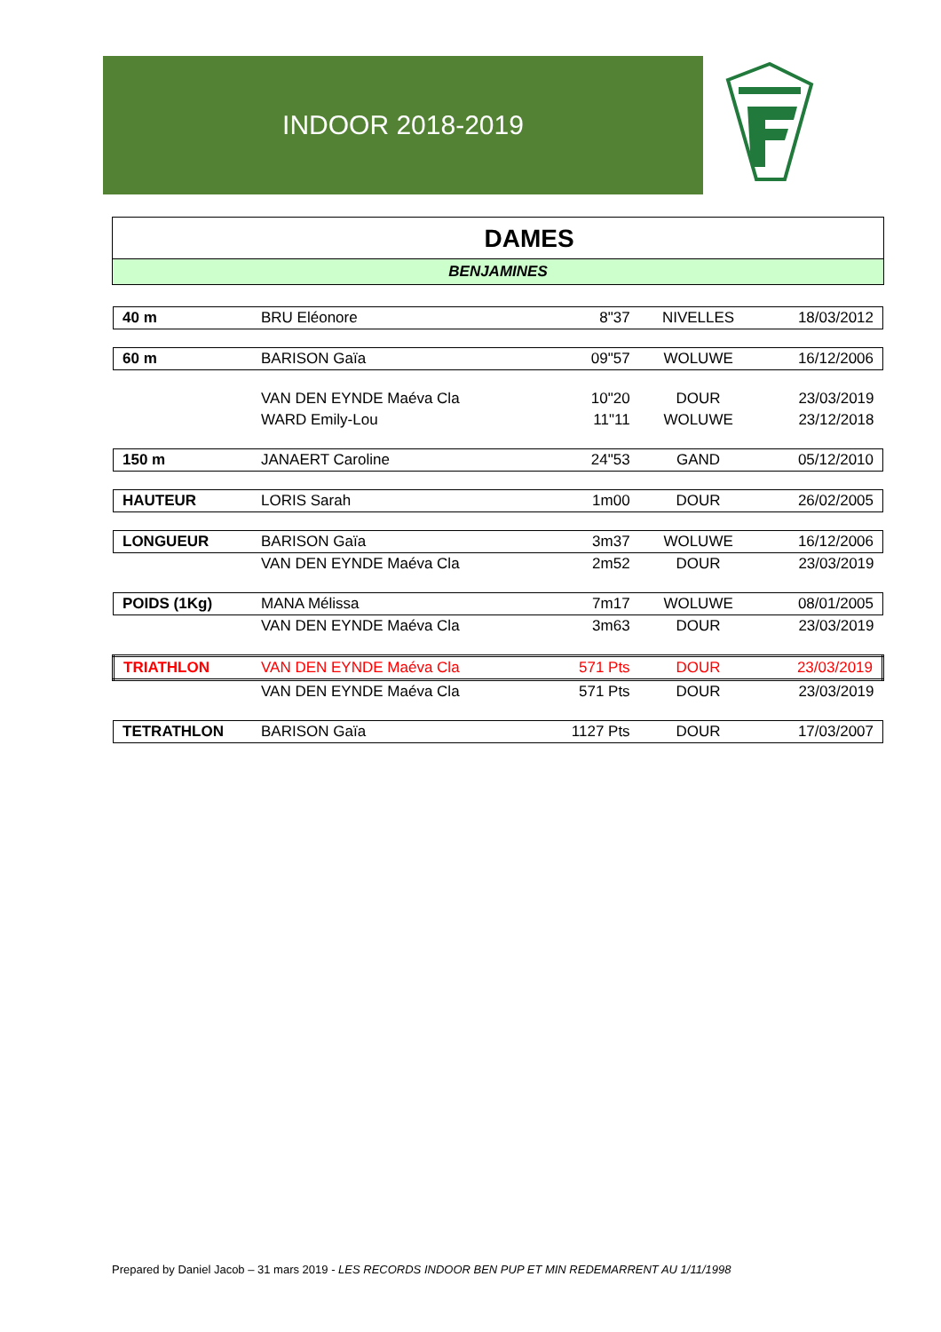INDOOR 2018-2019
DAMES
BENJAMINES
| 40 m | BRU Eléonore | 8"37 | NIVELLES | 18/03/2012 |
| 60 m | BARISON Gaïa | 09"57 | WOLUWE | 16/12/2006 |
| | VAN DEN EYNDE Maéva Cla | 10"20 | DOUR | 23/03/2019 |
| | WARD Emily-Lou | 11"11 | WOLUWE | 23/12/2018 |
| 150 m | JANAERT Caroline | 24"53 | GAND | 05/12/2010 |
| HAUTEUR | LORIS Sarah | 1m00 | DOUR | 26/02/2005 |
| LONGUEUR | BARISON Gaïa | 3m37 | WOLUWE | 16/12/2006 |
| | VAN DEN EYNDE Maéva Cla | 2m52 | DOUR | 23/03/2019 |
| POIDS (1Kg) | MANA Mélissa | 7m17 | WOLUWE | 08/01/2005 |
| | VAN DEN EYNDE Maéva Cla | 3m63 | DOUR | 23/03/2019 |
| TRIATHLON | VAN DEN EYNDE Maéva Cla | 571 Pts | DOUR | 23/03/2019 |
| | VAN DEN EYNDE Maéva Cla | 571 Pts | DOUR | 23/03/2019 |
| TETRATHLON | BARISON Gaïa | 1127 Pts | DOUR | 17/03/2007 |
Prepared by Daniel Jacob – 31 mars 2019 - LES RECORDS INDOOR BEN PUP ET MIN REDEMARRENT AU 1/11/1998